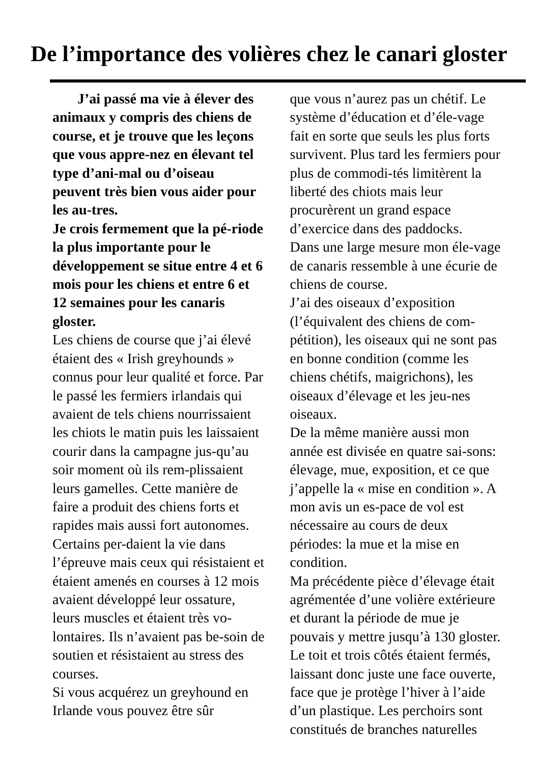De l’importance des volières chez le canari gloster
J’ai passé ma vie à élever des animaux y compris des chiens de course, et je trouve que les leçons que vous appre-nez en élevant tel type d’ani-mal ou d’oiseau peuvent très bien vous aider pour les au-tres.
Je crois fermement que la pé-riode la plus importante pour le développement se situe entre 4 et 6 mois pour les chiens et entre 6 et 12 semaines pour les canaris gloster.
Les chiens de course que j’ai élevé étaient des « Irish greyhounds » connus pour leur qualité et force. Par le passé les fermiers irlandais qui avaient de tels chiens nourrissaient les chiots le matin puis les laissaient courir dans la campagne jus-qu’au soir moment où ils rem-plissaient leurs gamelles. Cette manière de faire a produit des chiens forts et rapides mais aussi fort autonomes. Certains per-daient la vie dans l’épreuve mais ceux qui résistaient et étaient amenés en courses à 12 mois avaient développé leur ossature, leurs muscles et étaient très vo-lontaires. Ils n’avaient pas be-soin de soutien et résistaient au stress des courses.
Si vous acquérez un greyhound en Irlande vous pouvez être sûr
que vous n’aurez pas un chétif. Le système d’éducation et d’éle-vage fait en sorte que seuls les plus forts survivent. Plus tard les fermiers pour plus de commodi-tés limitèrent la liberté des chiots mais leur procurèrent un grand espace d’exercice dans des paddocks.
Dans une large mesure mon éle-vage de canaris ressemble à une écurie de chiens de course.
J’ai des oiseaux d’exposition (l’équivalent des chiens de com-pétition), les oiseaux qui ne sont pas en bonne condition (comme les chiens chétifs, maigrichons), les oiseaux d’élevage et les jeu-nes oiseaux.
De la même manière aussi mon année est divisée en quatre sai-sons: élevage, mue, exposition, et ce que j’appelle la « mise en condition ». A mon avis un es-pace de vol est nécessaire au cours de deux périodes: la mue et la mise en condition.
Ma précédente pièce d’élevage était agrémentée d’une volière extérieure et durant la période de mue je pouvais y mettre jusqu’à 130 gloster. Le toit et trois côtés étaient fermés, laissant donc juste une face ouverte, face que je protège l’hiver à l’aide d’un plastique. Les perchoirs sont constitués de branches naturelles